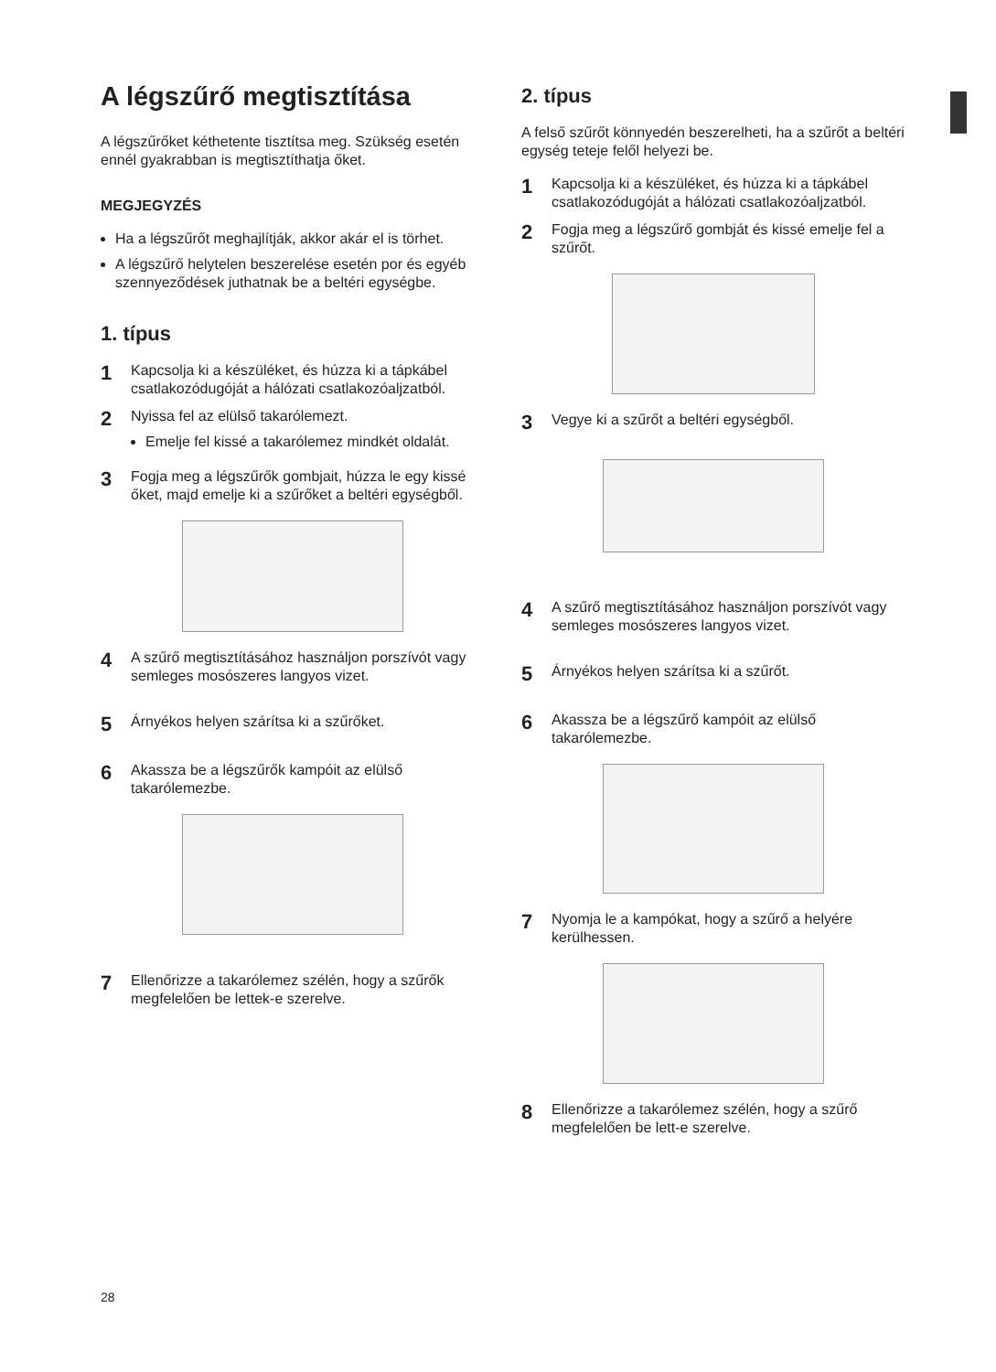A légszűrő megtisztítása
A légszűrőket kéthetente tisztítsa meg. Szükség esetén ennél gyakrabban is megtisztíthatja őket.
MEGJEGYZÉS
Ha a légszűrőt meghajlítják, akkor akár el is törhet.
A légszűrő helytelen beszerelése esetén por és egyéb szennyeződések juthatnak be a beltéri egységbe.
1. típus
1 Kapcsolja ki a készüléket, és húzza ki a tápkábel csatlakozódugóját a hálózati csatlakozóaljzatból.
2 Nyissa fel az elülső takarólemezt.
Emelje fel kissé a takarólemez mindkét oldalát.
3 Fogja meg a légszűrők gombjait, húzza le egy kissé őket, majd emelje ki a szűrőket a beltéri egységből.
4 A szűrő megtisztításához használjon porszívót vagy semleges mosószeres langyos vizet.
5 Árnyékos helyen szárítsa ki a szűrőket.
6 Akassza be a légszűrők kampóit az elülső takarólemezbe.
7 Ellenőrizze a takarólemez szélén, hogy a szűrők megfelelően be lettek-e szerelve.
2. típus
A felső szűrőt könnyedén beszerelheti, ha a szűrőt a beltéri egység teteje felől helyezi be.
1 Kapcsolja ki a készüléket, és húzza ki a tápkábel csatlakozódugóját a hálózati csatlakozóaljzatból.
2 Fogja meg a légszűrő gombját és kissé emelje fel a szűrőt.
3 Vegye ki a szűrőt a beltéri egységből.
4 A szűrő megtisztításához használjon porszívót vagy semleges mosószeres langyos vizet.
5 Árnyékos helyen szárítsa ki a szűrőt.
6 Akassza be a légszűrő kampóit az elülső takarólemezbe.
7 Nyomja le a kampókat, hogy a szűrő a helyére kerülhessen.
8 Ellenőrizze a takarólemez szélén, hogy a szűrő megfelelően be lett-e szerelve.
28